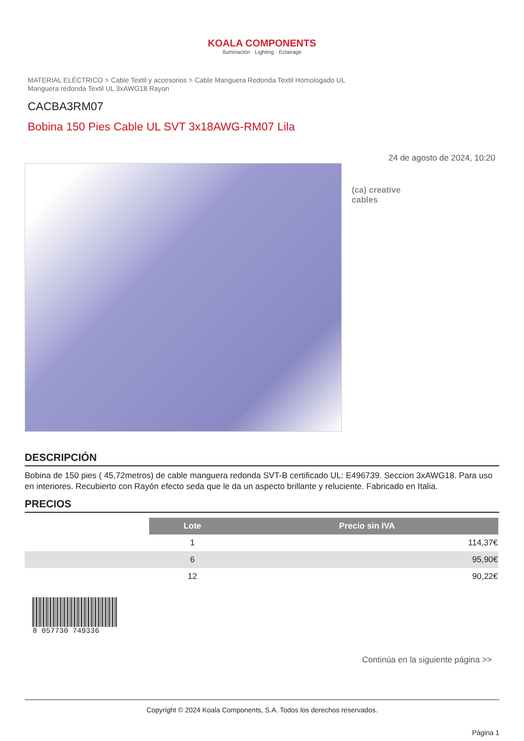KOALA COMPONENTS
Iluminación · Lighting · Éclairage
MATERIAL ELÉCTRICO > Cable Textil y accesorios > Cable Manguera Redonda Textil Homologado UL
Manguera redonda Textil UL 3xAWG18 Rayon
CACBA3RM07
Bobina 150 Pies Cable UL SVT 3x18AWG-RM07 Lila
24 de agosto de 2024, 10:20
(ca) creative
cables
DESCRIPCIÓN
Bobina de 150 pies ( 45,72metros) de cable manguera redonda SVT-B certificado UL: E496739. Seccion 3xAWG18. Para uso en interiores. Recubierto con Rayón efecto seda que le da un aspecto brillante y reluciente. Fabricado en Italia.
PRECIOS
| | Lote | Precio sin IVA |
| | 1 | 114,37€ |
| | 6 | 95,90€ |
| | 12 | 90,22€ |
8 057730 749336
Continúa en la siguiente página >>
Copyright © 2024 Koala Components, S.A. Todos los derechos reservados.
Página 1